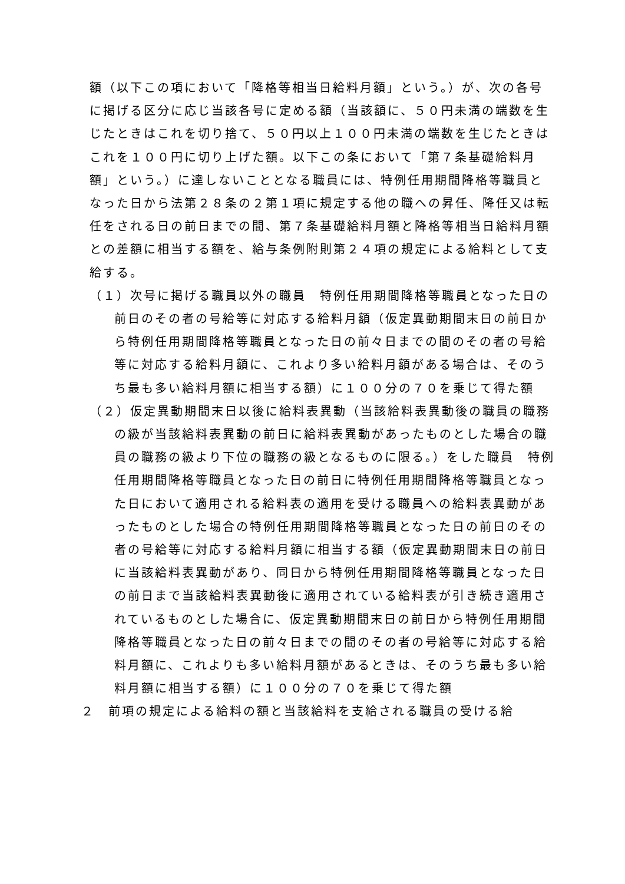額（以下この項において「降格等相当日給料月額」という。）が、次の各号に掲げる区分に応じ当該各号に定める額（当該額に、５０円未満の端数を生じたときはこれを切り捨て、５０円以上１００円未満の端数を生じたときはこれを１００円に切り上げた額。以下この条において「第７条基礎給料月額」という。）に達しないこととなる職員には、特例任用期間降格等職員となった日から法第２８条の２第１項に規定する他の職への昇任、降任又は転任をされる日の前日までの間、第７条基礎給料月額と降格等相当日給料月額との差額に相当する額を、給与条例附則第２４項の規定による給料として支給する。
（１）次号に掲げる職員以外の職員　特例任用期間降格等職員となった日の前日のその者の号給等に対応する給料月額（仮定異動期間末日の前日から特例任用期間降格等職員となった日の前々日までの間のその者の号給等に対応する給料月額に、これより多い給料月額がある場合は、そのうち最も多い給料月額に相当する額）に１００分の７０を乗じて得た額
（２）仮定異動期間末日以後に給料表異動（当該給料表異動後の職員の職務の級が当該給料表異動の前日に給料表異動があったものとした場合の職員の職務の級より下位の職務の級となるものに限る。）をした職員　特例任用期間降格等職員となった日の前日に特例任用期間降格等職員となった日において適用される給料表の適用を受ける職員への給料表異動があったものとした場合の特例任用期間降格等職員となった日の前日のその者の号給等に対応する給料月額に相当する額（仮定異動期間末日の前日に当該給料表異動があり、同日から特例任用期間降格等職員となった日の前日まで当該給料表異動後に適用されている給料表が引き続き適用されているものとした場合に、仮定異動期間末日の前日から特例任用期間降格等職員となった日の前々日までの間のその者の号給等に対応する給料月額に、これよりも多い給料月額があるときは、そのうち最も多い給料月額に相当する額）に１００分の７０を乗じて得た額
２　前項の規定による給料の額と当該給料を支給される職員の受ける給